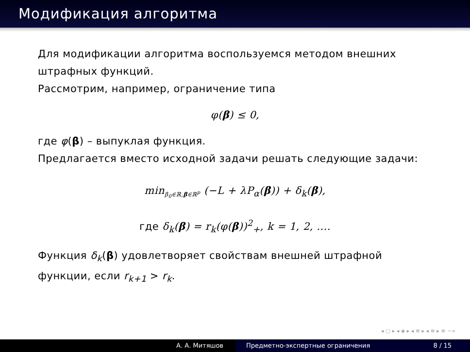Модификация алгоритма
Для модификации алгоритма воспользуемся методом внешних штрафных функций.
Рассмотрим, например, ограничение типа
φ(β) ≤ 0,
где φ(β) – выпуклая функция.
Предлагается вместо исходной задачи решать следующие задачи:
min<sub>β<sub>0</sub>∈ℝ,β∈ℝ<sup>p</sup></sub> (−L + λP<sub>α</sub>(β)) + δ<sub>k</sub>(β),
где δ<sub>k</sub>(β) = r<sub>k</sub>(φ(β))<sup>2</sup><sub>+</sub>, k = 1, 2, ....
Функция δ<sub>k</sub>(β) удовлетворяет свойствам внешней штрафной функции, если r<sub>k+1</sub> > r<sub>k</sub>.
◂ ▢ ▸ ◂ ◈ ▸ ◂ ≡ ▸ ◂ ≡ ▸ ≡ ∽∝
А. А. Митяшов Предметно-экспертные ограничения 8 / 15